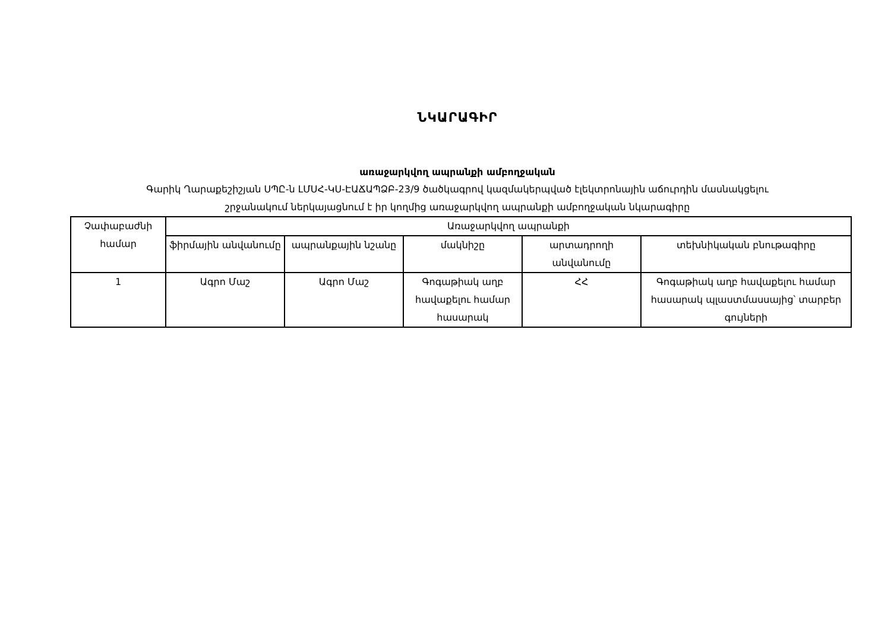ՆԿԱՐԱԳԻՐ
առաջարկվող ապրանքի ամբողջական
Գարիկ Ղարաքեշիշյան ՍՊԸ-ն ԼՄՍՀ-ԿՍ-ԷԱՃԱՊՁԲ-23/9 ծածկագրով կազմակերպված էլեկտրոնային աճուրդին մասնակցելու
շրջանակում ներկայացնում է իր կողմից առաջարկվող ապրանքի ամբողջական նկարագիրը
| Չափաբաժնի համար | Առաջարկվող ապրանքի | | | | |
| --- | --- | --- | --- | --- | --- |
| | ֆիրմային անվանումը | ապրանքային նշանը | մակնիշը | արտադրողի անվանումը | տեխնիկական բնութագիրը |
| 1 | Ագրո Մաշ | Ագրո Մաշ | Գոգաթիակ աղբ հավաքելու համար հասարակ | ՀՀ | Գոգաթիակ աղբ հավաքելու համար հասարակ պլաստմասսայից՝ տարբեր գույների |